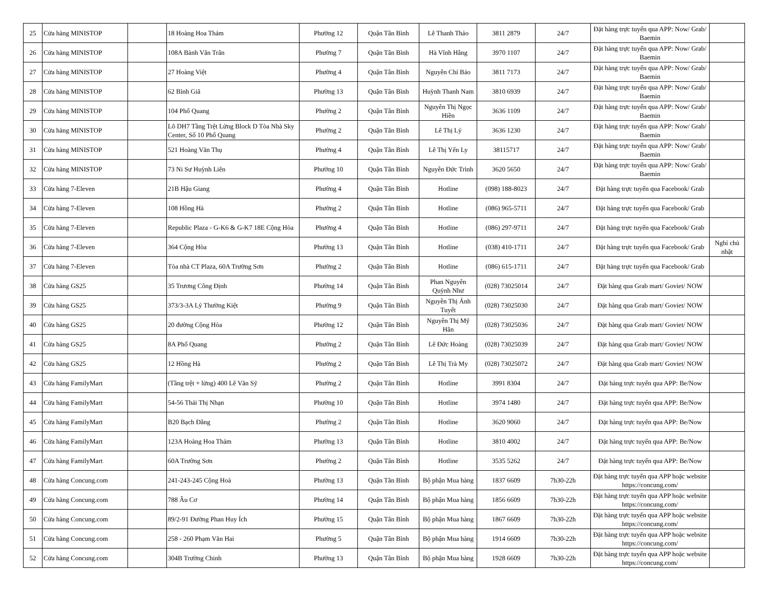| 25 | Cửa hàng MINISTOP | | 18 Hoàng Hoa Thám | Phường 12 | Quận Tân Bình | Lê Thanh Thảo | 3811 2879 | 24/7 | Đặt hàng trực tuyến qua APP: Now/ Grab/ Baemin | |
| 26 | Cửa hàng MINISTOP | | 108A Bành Văn Trân | Phường 7 | Quận Tân Bình | Hà Vĩnh Hằng | 3970 1107 | 24/7 | Đặt hàng trực tuyến qua APP: Now/ Grab/ Baemin | |
| 27 | Cửa hàng MINISTOP | | 27 Hoàng Việt | Phường 4 | Quận Tân Bình | Nguyễn Chí Bảo | 3811 7173 | 24/7 | Đặt hàng trực tuyến qua APP: Now/ Grab/ Baemin | |
| 28 | Cửa hàng MINISTOP | | 62 Bình Giã | Phường 13 | Quận Tân Bình | Huỳnh Thanh Nam | 3810 6939 | 24/7 | Đặt hàng trực tuyến qua APP: Now/ Grab/ Baemin | |
| 29 | Cửa hàng MINISTOP | | 104 Phổ Quang | Phường 2 | Quận Tân Bình | Nguyễn Thị Ngọc Hiền | 3636 1109 | 24/7 | Đặt hàng trực tuyến qua APP: Now/ Grab/ Baemin | |
| 30 | Cửa hàng MINISTOP | | Lô DH7 Tầng Trệt Lửng Block D Tòa Nhà Sky Center, Số 10 Phổ Quang | Phường 2 | Quận Tân Bình | Lê Thị Lý | 3636 1230 | 24/7 | Đặt hàng trực tuyến qua APP: Now/ Grab/ Baemin | |
| 31 | Cửa hàng MINISTOP | | 521 Hoàng Văn Thụ | Phường 4 | Quận Tân Bình | Lê Thị Yến Ly | 38115717 | 24/7 | Đặt hàng trực tuyến qua APP: Now/ Grab/ Baemin | |
| 32 | Cửa hàng MINISTOP | | 73 Ni Sư Huỳnh Liên | Phường 10 | Quận Tân Bình | Nguyễn Đức Trình | 3620 5650 | 24/7 | Đặt hàng trực tuyến qua APP: Now/ Grab/ Baemin | |
| 33 | Cửa hàng 7-Eleven | | 21B Hậu Giang | Phường 4 | Quận Tân Bình | Hotline | (098) 188-8023 | 24/7 | Đặt hàng trực tuyến qua Facebook/ Grab | |
| 34 | Cửa hàng 7-Eleven | | 108 Hồng Hà | Phường 2 | Quận Tân Bình | Hotline | (086) 965-5711 | 24/7 | Đặt hàng trực tuyến qua Facebook/ Grab | |
| 35 | Cửa hàng 7-Eleven | | Republic Plaza - G-K6 & G-K7 18E Cộng Hòa | Phường 4 | Quận Tân Bình | Hotline | (086) 297-9711 | 24/7 | Đặt hàng trực tuyến qua Facebook/ Grab | |
| 36 | Cửa hàng 7-Eleven | | 364 Cộng Hòa | Phường 13 | Quận Tân Bình | Hotline | (038) 410-1711 | 24/7 | Đặt hàng trực tuyến qua Facebook/ Grab | Nghỉ chủ nhật |
| 37 | Cửa hàng 7-Eleven | | Tòa nhà CT Plaza, 60A Trường Sơn | Phường 2 | Quận Tân Bình | Hotline | (086) 615-1711 | 24/7 | Đặt hàng trực tuyến qua Facebook/ Grab | |
| 38 | Cửa hàng GS25 | | 35 Trương Công Định | Phường 14 | Quận Tân Bình | Phan Nguyễn Quỳnh Như | (028) 73025014 | 24/7 | Đặt hàng qua Grab mart/ Goviet/ NOW | |
| 39 | Cửa hàng GS25 | | 373/3-3A Lý Thường Kiệt | Phường 9 | Quận Tân Bình | Nguyễn Thị Ánh Tuyết | (028) 73025030 | 24/7 | Đặt hàng qua Grab mart/ Goviet/ NOW | |
| 40 | Cửa hàng GS25 | | 20 đường Cộng Hòa | Phường 12 | Quận Tân Bình | Nguyễn Thị Mỹ Hân | (028) 73025036 | 24/7 | Đặt hàng qua Grab mart/ Goviet/ NOW | |
| 41 | Cửa hàng GS25 | | 8A Phổ Quang | Phường 2 | Quận Tân Bình | Lê Đức Hoàng | (028) 73025039 | 24/7 | Đặt hàng qua Grab mart/ Goviet/ NOW | |
| 42 | Cửa hàng GS25 | | 12 Hồng Hà | Phường 2 | Quận Tân Bình | Lê Thị Trà My | (028) 73025072 | 24/7 | Đặt hàng qua Grab mart/ Goviet/ NOW | |
| 43 | Cửa hàng FamilyMart | | (Tầng trệt + lửng) 400 Lê Văn Sỹ | Phường 2 | Quận Tân Bình | Hotline | 3991 8304 | 24/7 | Đặt hàng trực tuyến qua APP: Be/Now | |
| 44 | Cửa hàng FamilyMart | | 54-56 Thái Thị Nhạn | Phường 10 | Quận Tân Bình | Hotline | 3974 1480 | 24/7 | Đặt hàng trực tuyến qua APP: Be/Now | |
| 45 | Cửa hàng FamilyMart | | B20 Bạch Đằng | Phường 2 | Quận Tân Bình | Hotline | 3620 9060 | 24/7 | Đặt hàng trực tuyến qua APP: Be/Now | |
| 46 | Cửa hàng FamilyMart | | 123A Hoàng Hoa Thám | Phường 13 | Quận Tân Bình | Hotline | 3810 4002 | 24/7 | Đặt hàng trực tuyến qua APP: Be/Now | |
| 47 | Cửa hàng FamilyMart | | 60A Trường Sơn | Phường 2 | Quận Tân Bình | Hotline | 3535 5262 | 24/7 | Đặt hàng trực tuyến qua APP: Be/Now | |
| 48 | Cửa hàng Concung.com | | 241-243-245 Cộng Hoà | Phường 13 | Quận Tân Bình | Bộ phận Mua hàng | 1837 6609 | 7h30-22h | Đặt hàng trực tuyến qua APP hoặc website https://concung.com/ | |
| 49 | Cửa hàng Concung.com | | 788 Âu Cơ | Phường 14 | Quận Tân Bình | Bộ phận Mua hàng | 1856 6609 | 7h30-22h | Đặt hàng trực tuyến qua APP hoặc website https://concung.com/ | |
| 50 | Cửa hàng Concung.com | | 89/2-91 Đường Phan Huy Ích | Phường 15 | Quận Tân Bình | Bộ phận Mua hàng | 1867 6609 | 7h30-22h | Đặt hàng trực tuyến qua APP hoặc website https://concung.com/ | |
| 51 | Cửa hàng Concung.com | | 258 - 260 Phạm Văn Hai | Phường 5 | Quận Tân Bình | Bộ phận Mua hàng | 1914 6609 | 7h30-22h | Đặt hàng trực tuyến qua APP hoặc website https://concung.com/ | |
| 52 | Cửa hàng Concung.com | | 304B Trường Chinh | Phường 13 | Quận Tân Bình | Bộ phận Mua hàng | 1928 6609 | 7h30-22h | Đặt hàng trực tuyến qua APP hoặc website https://concung.com/ | |